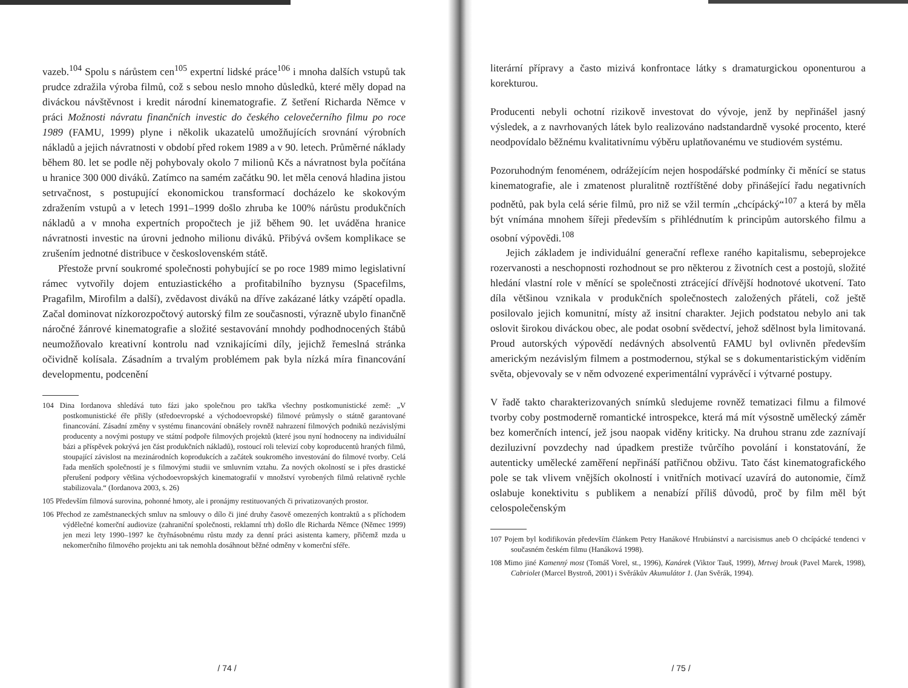vazeb.<sup>104</sup> Spolu s nárůstem cen<sup>105</sup> expertní lidské práce<sup>106</sup> i mnoha dalších vstupů tak prudce zdražila výroba filmů, což s sebou neslo mnoho důsledků, které měly dopad na diváckou návštěvnost i kredit národní kinematografie. Z šetření Richarda Němce v práci Možnosti návratu finančních investic do českého celovečerního filmu po roce 1989 (FAMU, 1999) plyne i několik ukazatelů umožňujících srovnání výrobních nákladů a jejich návratnosti v období před rokem 1989 a v 90. letech. Průměrné náklady během 80. let se podle něj pohybovaly okolo 7 milionů Kčs a návratnost byla počítána u hranice 300 000 diváků. Zatímco na samém začátku 90. let měla cenová hladina jistou setrvačnost, s postupující ekonomickou transformací docházelo ke skokovým zdražením vstupů a v letech 1991–1999 došlo zhruba ke 100% nárůstu produkčních nákladů a v mnoha expertních propočtech je již během 90. let uváděna hranice návratnosti investic na úrovni jednoho milionu diváků. Přibývá ovšem komplikace se zrušením jednotné distribuce v československém státě.
Přestože první soukromé společnosti pohybující se po roce 1989 mimo legislativní rámec vytvořily dojem entuziastického a profitabilního byznysu (Spacefilms, Pragafilm, Mirofilm a další), zvědavost diváků na dříve zakázané látky vzápětí opadla. Začal dominovat nízkorozpočtový autorský film ze současnosti, výrazně ubylo finančně náročné žánrové kinematografie a složité sestavování mnohdy podhodnocených štábů neumožňovalo kreativní kontrolu nad vznikajícími díly, jejichž řemeslná stránka očividně kolísala. Zásadním a trvalým problémem pak byla nízká míra financování developmentu, podcenění
104 Dina Iordanova shledává tuto fázi jako společnou pro takřka všechny postkomunistické země: „V postkomunistické éře přišly (středoevropské a východoevropské) filmové průmysly o státně garantované financování. Zásadní změny v systému financování obnášely rovněž nahrazení filmových podniků nezávislými producenty a novými postupy ve státní podpoře filmových projektů (které jsou nyní hodnoceny na individuální bázi a příspěvek pokrývá jen část produkčních nákladů), rostoucí roli televizí coby koproducentů hraných filmů, stoupající závislost na mezinárodních koprodukcích a začátek soukromého investování do filmové tvorby. Celá řada menších společností je s filmovými studii ve smluvním vztahu. Za nových okolností se i přes drastické přerušení podpory většina východoevropských kinematografií v množství vyrobených filmů relativně rychle stabilizovala.“ (Iordanova 2003, s. 26)
105 Především filmová surovina, pohonné hmoty, ale i pronájmy restituovaných či privatizovaných prostor.
106 Přechod ze zaměstnaneckých smluv na smlouvy o dílo či jiné druhy časově omezených kontraktů a s příchodem výdělečné komerční audiovize (zahraniční společnosti, reklamní trh) došlo dle Richarda Němce (Němec 1999) jen mezi lety 1990–1997 ke čtyřnásobnému růstu mzdy za denní práci asistenta kamery, přičemž mzda u nekomerčního filmového projektu ani tak nemohla dosáhnout běžné odměny v komerční sféře.
/ 74 /
literární přípravy a často mizivá konfrontace látky s dramaturgickou oponenturou a korekturou.
Producenti nebyli ochotní rizikově investovat do vývoje, jenž by nepřinášel jasný výsledek, a z navrhovaných látek bylo realizováno nadstandardně vysoké procento, které neodpovídalo běžnému kvalitativnímu výběru uplatňovanému ve studiovém systému.
Pozoruhodným fenoménem, odrážejícím nejen hospodářské podmínky či měnící se status kinematografie, ale i zmatenost pluralitně roztříštěné doby přinášející řadu negativních podnětů, pak byla celá série filmů, pro niž se vžil termín „chcípácký“<sup>107</sup> a která by měla být vnímána mnohem šířeji především s přihlédnutím k principům autorského filmu a osobní výpovědi.<sup>108</sup>
Jejich základem je individuální generační reflexe raného kapitalismu, sebeprojekce rozervanosti a neschopnosti rozhodnout se pro některou z životních cest a postojů, složité hledání vlastní role v měnící se společnosti ztrácející dřívější hodnotové ukotvení. Tato díla většinou vznikala v produkčních společnostech založených přáteli, což ještě posilovalo jejich komunitní, místy až insitní charakter. Jejich podstatou nebylo ani tak oslovit širokou diváckou obec, ale podat osobní svědectví, jehož sdělnost byla limitovaná. Proud autorských výpovědí nedávných absolventů FAMU byl ovlivněn především americkým nezávislým filmem a postmodernou, stýkal se s dokumentaristickým viděním světa, objevovaly se v něm odvozené experimentální vyprávěcí i výtvarné postupy.
V řadě takto charakterizovaných snímků sledujeme rovněž tematizaci filmu a filmové tvorby coby postmoderně romantické introspekce, která má mít výsostně umělecký záměr bez komerčních intencí, jež jsou naopak viděny kriticky. Na druhou stranu zde zaznívají deziluzivní povzdechy nad úpadkem prestiže tvůrčího povolání i konstatování, že autenticky umělecké zaměření nepřináší patřičnou obživu. Tato část kinematografického pole se tak vlivem vnějších okolností i vnitřních motivací uzavírá do autonomie, čímž oslabuje konektivitu s publikem a nenabízí příliš důvodů, proč by film měl být celospolečenským
107 Pojem byl kodifikován především článkem Petry Hanákové Hrubiánství a narcisismus aneb O chcípácké tendenci v současném českém filmu (Hanáková 1998).
108 Mimo jiné Kamenný most (Tomáš Vorel, st., 1996), Kanárek (Viktor Tauš, 1999), Mrtvej brouk (Pavel Marek, 1998), Cabriolet (Marcel Bystroň, 2001) i Svěrákův Akumulátor 1. (Jan Svěrák, 1994).
/ 75 /